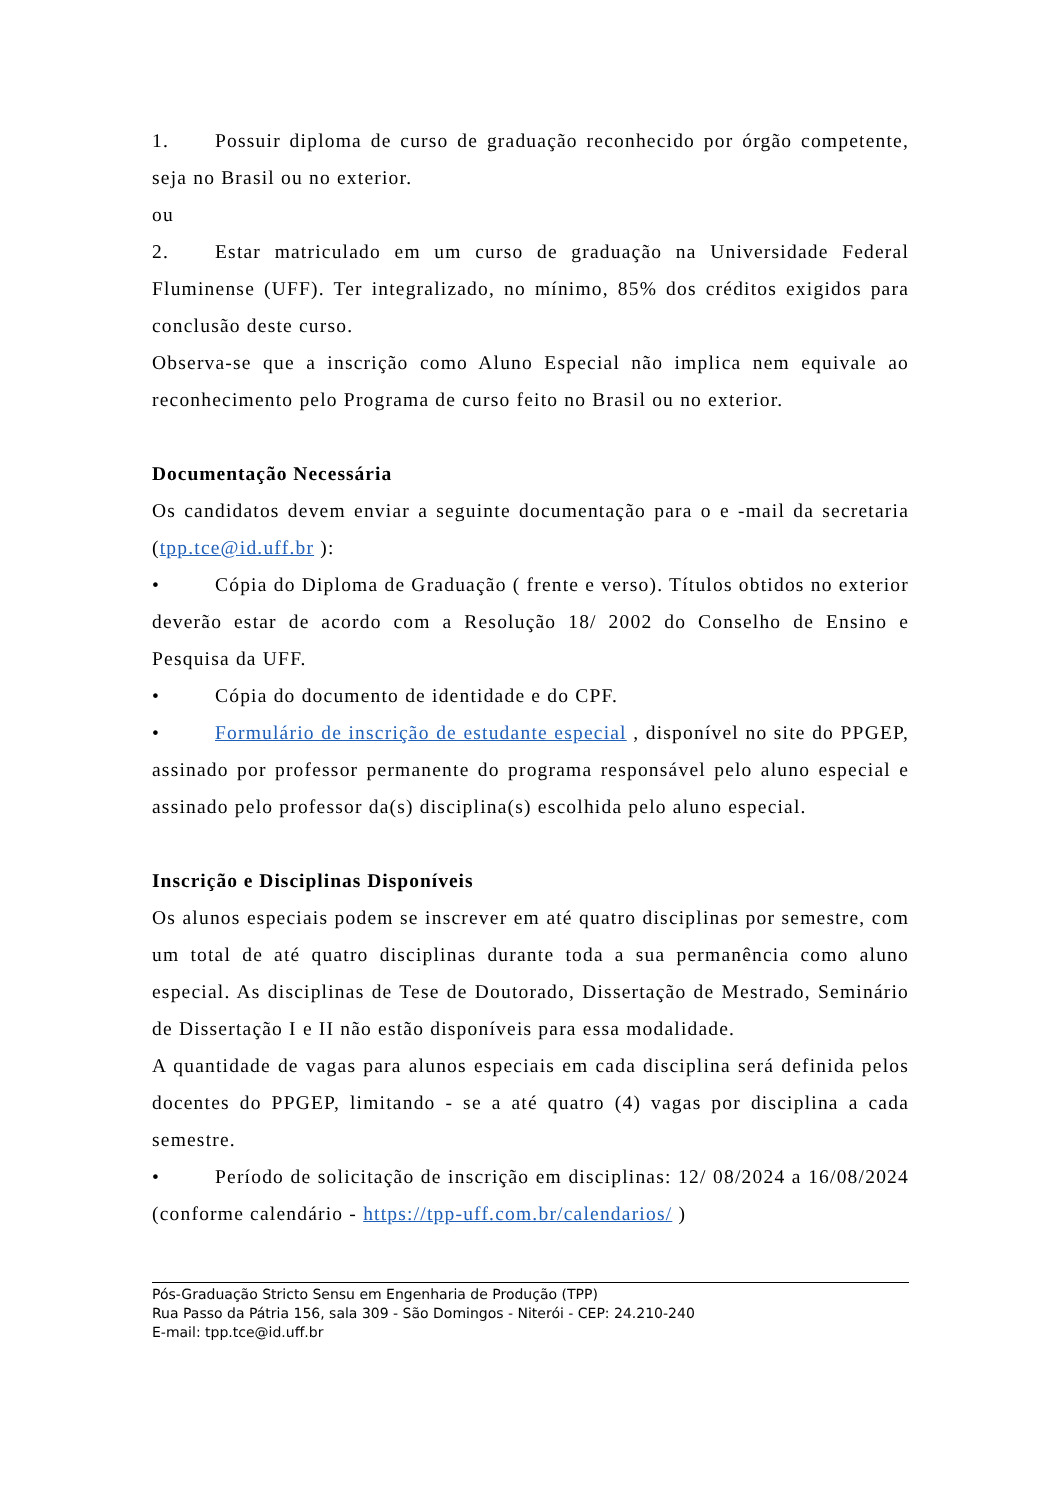1. Possuir diploma de curso de graduação reconhecido por órgão competente, seja no Brasil ou no exterior.
ou
2. Estar matriculado em um curso de graduação na Universidade Federal Fluminense (UFF). Ter integralizado, no mínimo, 85% dos créditos exigidos para conclusão deste curso.
Observa-se que a inscrição como Aluno Especial não implica nem equivale ao reconhecimento pelo Programa de curso feito no Brasil ou no exterior.
Documentação Necessária
Os candidatos devem enviar a seguinte documentação para o e -mail da secretaria (tpp.tce@id.uff.br ):
• Cópia do Diploma de Graduação ( frente e verso). Títulos obtidos no exterior deverão estar de acordo com a Resolução 18/ 2002 do Conselho de Ensino e Pesquisa da UFF.
• Cópia do documento de identidade e do CPF.
• Formulário de inscrição de estudante especial , disponível no site do PPGEP, assinado por professor permanente do programa responsável pelo aluno especial e assinado pelo professor da(s) disciplina(s) escolhida pelo aluno especial.
Inscrição e Disciplinas Disponíveis
Os alunos especiais podem se inscrever em até quatro disciplinas por semestre, com um total de até quatro disciplinas durante toda a sua permanência como aluno especial. As disciplinas de Tese de Doutorado, Dissertação de Mestrado, Seminário de Dissertação I e II não estão disponíveis para essa modalidade.
A quantidade de vagas para alunos especiais em cada disciplina será definida pelos docentes do PPGEP, limitando - se a até quatro (4) vagas por disciplina a cada semestre.
• Período de solicitação de inscrição em disciplinas: 12/ 08/2024 a 16/08/2024 (conforme calendário - https://tpp-uff.com.br/calendarios/ )
Pós-Graduação Stricto Sensu em Engenharia de Produção (TPP)
Rua Passo da Pátria 156, sala 309 - São Domingos - Niterói - CEP: 24.210-240
E-mail: tpp.tce@id.uff.br